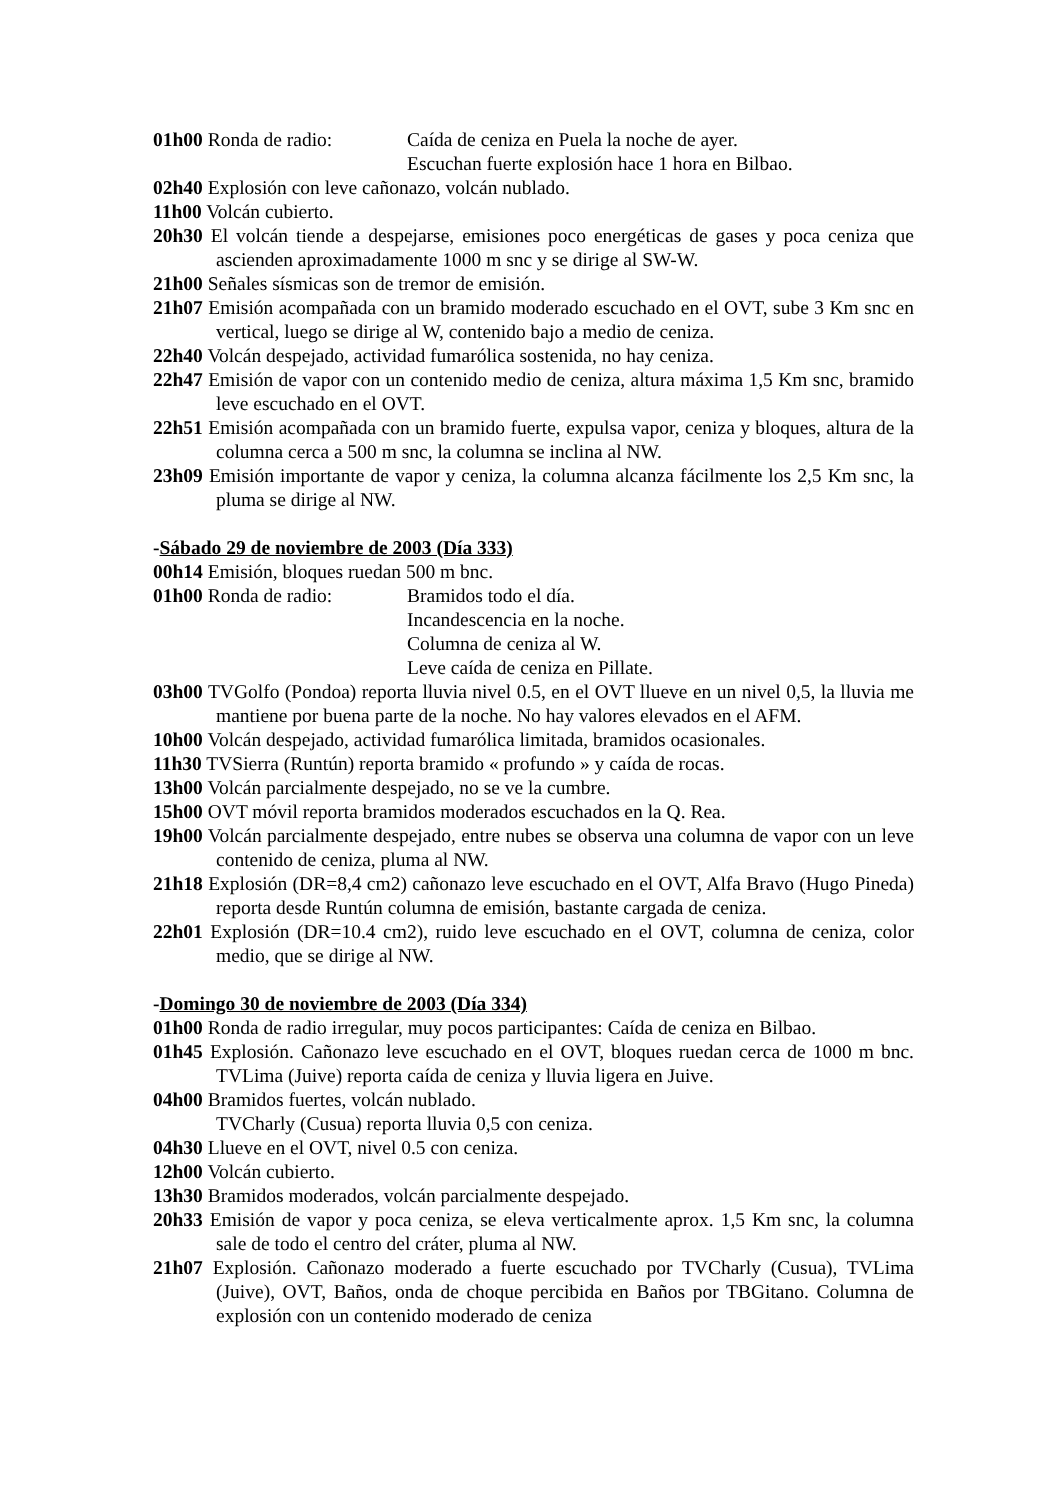01h00 Ronda de radio: Caída de ceniza en Puela la noche de ayer.
Escuchan fuerte explosión hace 1 hora en Bilbao.
02h40 Explosión con leve cañonazo, volcán nublado.
11h00 Volcán cubierto.
20h30 El volcán tiende a despejarse, emisiones poco energéticas de gases y poca ceniza que ascienden aproximadamente 1000 m snc y se dirige al SW-W.
21h00 Señales sísmicas son de tremor de emisión.
21h07 Emisión acompañada con un bramido moderado escuchado en el OVT, sube 3 Km snc en vertical, luego se dirige al W, contenido bajo a medio de ceniza.
22h40 Volcán despejado, actividad fumarólica sostenida, no hay ceniza.
22h47 Emisión de vapor con un contenido medio de ceniza, altura máxima 1,5 Km snc, bramido leve escuchado en el OVT.
22h51 Emisión acompañada con un bramido fuerte, expulsa vapor, ceniza y bloques, altura de la columna cerca a 500 m snc, la columna se inclina al NW.
23h09 Emisión importante de vapor y ceniza, la columna alcanza fácilmente los 2,5 Km snc, la pluma se dirige al NW.
-Sábado 29 de noviembre de 2003 (Día 333)
00h14 Emisión, bloques ruedan 500 m bnc.
01h00 Ronda de radio: Bramidos todo el día.
Incandescencia en la noche.
Columna de ceniza al W.
Leve caída de ceniza en Pillate.
03h00 TVGolfo (Pondoa) reporta lluvia nivel 0.5, en el OVT llueve en un nivel 0,5, la lluvia me mantiene por buena parte de la noche. No hay valores elevados en el AFM.
10h00 Volcán despejado, actividad fumarólica limitada, bramidos ocasionales.
11h30 TVSierra (Runtún) reporta bramido « profundo » y caída de rocas.
13h00 Volcán parcialmente despejado, no se ve la cumbre.
15h00 OVT móvil reporta bramidos moderados escuchados en la Q. Rea.
19h00 Volcán parcialmente despejado, entre nubes se observa una columna de vapor con un leve contenido de ceniza, pluma al NW.
21h18 Explosión (DR=8,4 cm2) cañonazo leve escuchado en el OVT, Alfa Bravo (Hugo Pineda) reporta desde Runtún columna de emisión, bastante cargada de ceniza.
22h01 Explosión (DR=10.4 cm2), ruido leve escuchado en el OVT, columna de ceniza, color medio, que se dirige al NW.
-Domingo 30 de noviembre de 2003 (Día 334)
01h00 Ronda de radio irregular, muy pocos participantes: Caída de ceniza en Bilbao.
01h45 Explosión. Cañonazo leve escuchado en el OVT, bloques ruedan cerca de 1000 m bnc. TVLima (Juive) reporta caída de ceniza y lluvia ligera en Juive.
04h00 Bramidos fuertes, volcán nublado.
TVCharly (Cusua) reporta lluvia 0,5 con ceniza.
04h30 Llueve en el OVT, nivel 0.5 con ceniza.
12h00 Volcán cubierto.
13h30 Bramidos moderados, volcán parcialmente despejado.
20h33 Emisión de vapor y poca ceniza, se eleva verticalmente aprox. 1,5 Km snc, la columna sale de todo el centro del cráter, pluma al NW.
21h07 Explosión. Cañonazo moderado a fuerte escuchado por TVCharly (Cusua), TVLima (Juive), OVT, Baños, onda de choque percibida en Baños por TBGitano. Columna de explosión con un contenido moderado de ceniza